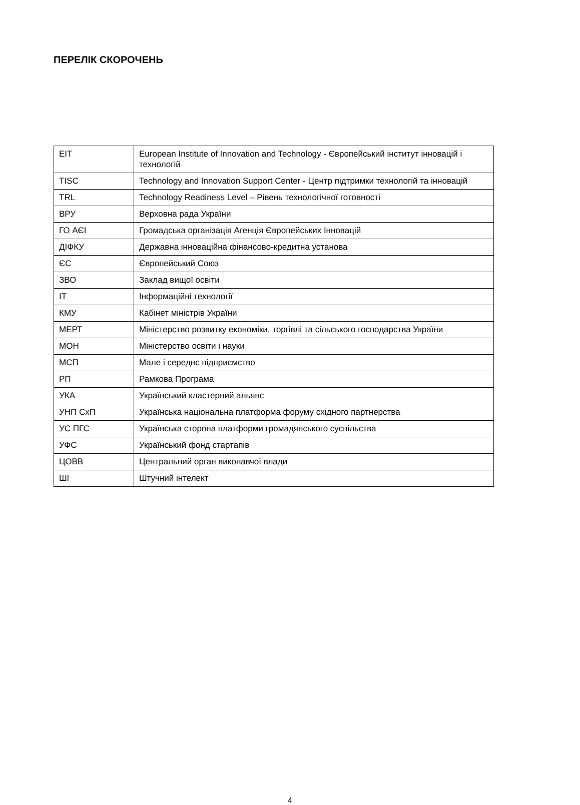ПЕРЕЛІК СКОРОЧЕНЬ
| EIT | European Institute of Innovation and Technology - Європейський інститут інновацій і технологій |
| TISC | Technology and Innovation Support Center - Центр підтримки технологій та інновацій |
| TRL | Technology Readiness Level – Рівень технологічної готовності |
| ВРУ | Верховна рада України |
| ГО АЄІ | Громадська організація Агенція Європейських Інновацій |
| ДІФКУ | Державна інноваційна фінансово-кредитна установа |
| ЄС | Європейський Союз |
| ЗВО | Заклад вищої освіти |
| ІТ | Інформаційні технології |
| КМУ | Кабінет міністрів України |
| МЕРТ | Міністерство розвитку економіки, торгівлі та сільського господарства України |
| МОН | Міністерство освіти і науки |
| МСП | Мале і середнє підприємство |
| РП | Рамкова Програма |
| УКА | Український кластерний альянс |
| УНП СхП | Українська національна платформа форуму східного партнерства |
| УС ПГС | Українська сторона платформи громадянського суспільства |
| УФС | Український фонд стартапів |
| ЦОВВ | Центральний орган виконавчої влади |
| ШІ | Штучний інтелект |
4